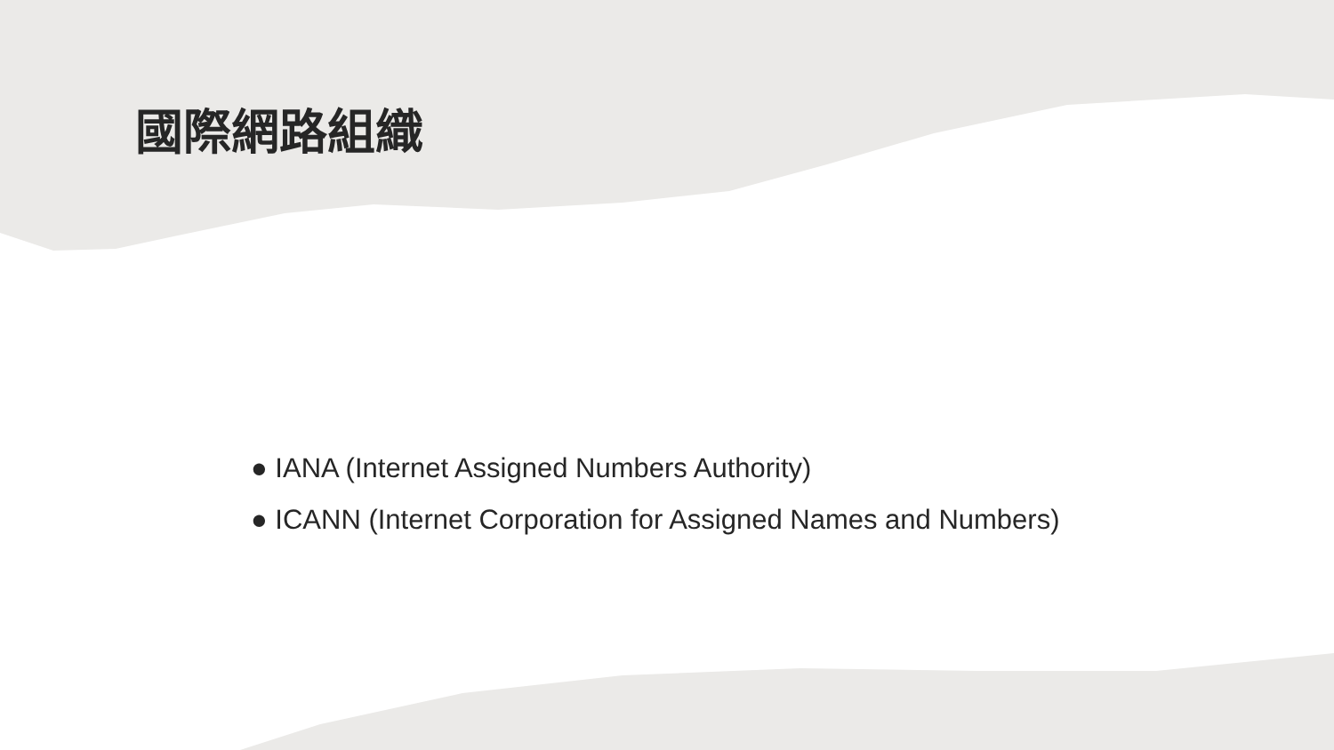國際網路組織
● IANA (Internet Assigned Numbers Authority)
● ICANN (Internet Corporation for Assigned Names and Numbers)